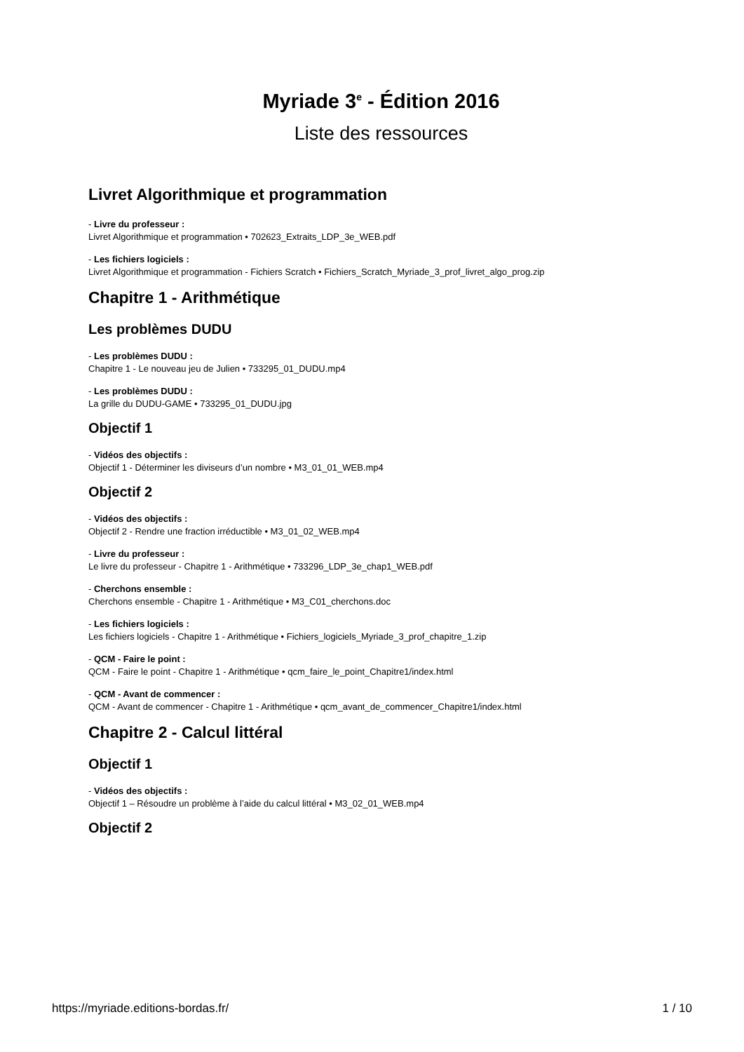Myriade 3<sup>e</sup> - Édition 2016
Liste des ressources
Livret Algorithmique et programmation
- Livre du professeur :
Livret Algorithmique et programmation • 702623_Extraits_LDP_3e_WEB.pdf
- Les fichiers logiciels :
Livret Algorithmique et programmation - Fichiers Scratch • Fichiers_Scratch_Myriade_3_prof_livret_algo_prog.zip
Chapitre 1 - Arithmétique
Les problèmes DUDU
- Les problèmes DUDU :
Chapitre 1 - Le nouveau jeu de Julien • 733295_01_DUDU.mp4
- Les problèmes DUDU :
La grille du DUDU-GAME • 733295_01_DUDU.jpg
Objectif 1
- Vidéos des objectifs :
Objectif 1 - Déterminer les diviseurs d’un nombre • M3_01_01_WEB.mp4
Objectif 2
- Vidéos des objectifs :
Objectif 2 - Rendre une fraction irréductible • M3_01_02_WEB.mp4
- Livre du professeur :
Le livre du professeur - Chapitre 1 - Arithmétique • 733296_LDP_3e_chap1_WEB.pdf
- Cherchons ensemble :
Cherchons ensemble - Chapitre 1 - Arithmétique • M3_C01_cherchons.doc
- Les fichiers logiciels :
Les fichiers logiciels - Chapitre 1 - Arithmétique • Fichiers_logiciels_Myriade_3_prof_chapitre_1.zip
- QCM - Faire le point :
QCM - Faire le point - Chapitre 1 - Arithmétique • qcm_faire_le_point_Chapitre1/index.html
- QCM - Avant de commencer :
QCM - Avant de commencer - Chapitre 1 - Arithmétique • qcm_avant_de_commencer_Chapitre1/index.html
Chapitre 2 - Calcul littéral
Objectif 1
- Vidéos des objectifs :
Objectif 1 – Résoudre un problème à l’aide du calcul littéral • M3_02_01_WEB.mp4
Objectif 2
https://myriade.editions-bordas.fr/ 1 / 10